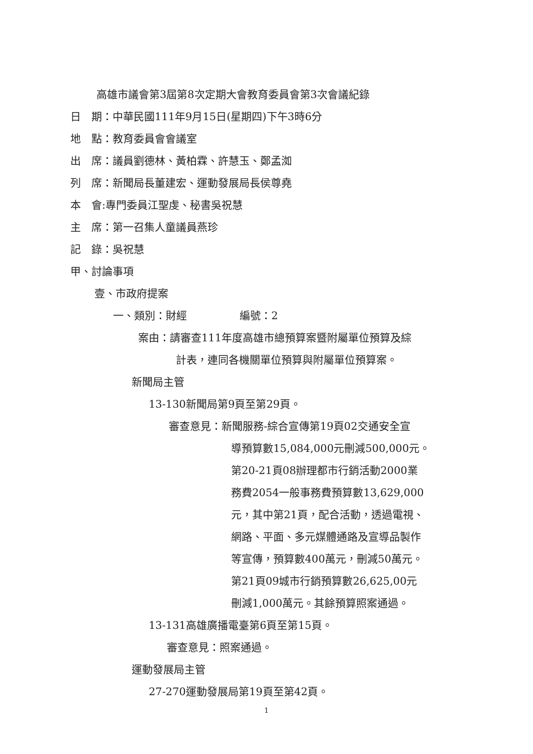高雄市議會第3屆第8次定期大會教育委員會第3次會議紀錄
日　期：中華民國111年9月15日(星期四)下午3時6分
地　點：教育委員會會議室
出　席：議員劉德林、黃柏霖、許慧玉、鄭孟洳
列　席：新聞局長董建宏、運動發展局長侯尊堯
本　會:專門委員江聖虔、秘書吳祝慧
主　席：第一召集人童議員燕珍
記　錄：吳祝慧
甲、討論事項
壹、市政府提案
一、類別：財經　　　　　編號：2
案由：請審查111年度高雄市總預算案暨附屬單位預算及綜
計表，連同各機關單位預算與附屬單位預算案。
新聞局主管
13-130新聞局第9頁至第29頁。
審查意見：新聞服務-綜合宣傳第19頁02交通安全宣
導預算數15,084,000元刪減500,000元。
第20-21頁08辦理都市行銷活動2000業
務費2054一般事務費預算數13,629,000
元，其中第21頁，配合活動，透過電視、
網路、平面、多元媒體通路及宣導品製作
等宣傳，預算數400萬元，刪減50萬元。
第21頁09城市行銷預算數26,625,00元
刪減1,000萬元。其餘預算照案通過。
13-131高雄廣播電臺第6頁至第15頁。
審查意見：照案通過。
運動發展局主管
27-270運動發展局第19頁至第42頁。
1